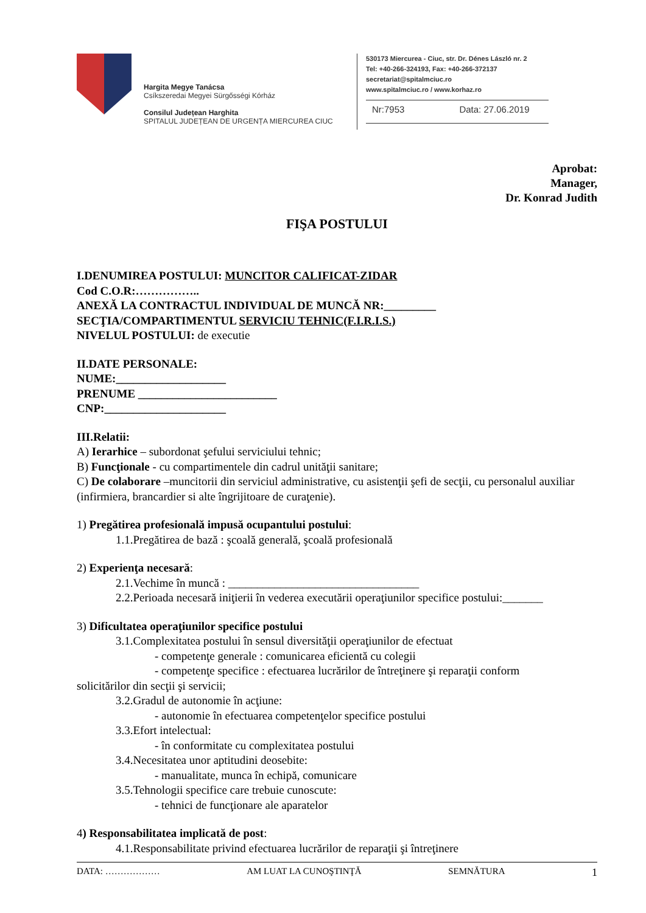Hargita Megye Tanácsa
Csíkszeredai Megyei Sürgősségi Kórház
Consilul Județean Harghita
SPITALUL JUDEȚEAN DE URGENȚA MIERCUREA CIUC
530173 Miercurea - Ciuc, str. Dr. Dénes László nr. 2
Tel: +40-266-324193, Fax: +40-266-372137
secretariat@spitalmciuc.ro
www.spitalmciuc.ro / www.korhaz.ro
Nr:7953 Data: 27.06.2019
Aprobat:
Manager,
Dr. Konrad Judith
FIŞA POSTULUI
I.DENUMIREA POSTULUI: MUNCITOR CALIFICAT-ZIDAR
Cod C.O.R:……………..
ANEXĂ LA CONTRACTUL INDIVIDUAL DE MUNCĂ NR:_________
SECŢIA/COMPARTIMENTUL SERVICIU TEHNIC(F.I.R.I.S.)
NIVELUL POSTULUI: de executie
II.DATE PERSONALE:
NUME:___________________
PRENUME ________________________
CNP:_____________________
III.Relatii:
A) Ierarhice – subordonat şefului serviciului tehnic;
B) Funcţionale - cu compartimentele din cadrul unităţii sanitare;
C) De colaborare –muncitorii din serviciul administrative, cu asistenţii şefi de secţii, cu personalul auxiliar (infirmiera, brancardier si alte îngrijitoare de curaţenie).
1) Pregătirea profesională impusă ocupantului postului:
1.1.Pregătirea de bază : şcoală generală, şcoală profesională
2) Experienţa necesară:
2.1.Vechime în muncă : _________________________________
2.2.Perioada necesară iniţierii în vederea executării operaţiunilor specifice postului:_______
3) Dificultatea operaţiunilor specifice postului
3.1.Complexitatea postului în sensul diversităţii operaţiunilor de efectuat
- competenţe generale : comunicarea eficientă cu colegii
- competenţe specifice : efectuarea lucrărilor de întreţinere şi reparaţii conform
solicitărilor din secţii şi servicii;
3.2.Gradul de autonomie în acţiune:
- autonomie în efectuarea competenţelor specifice postului
3.3.Efort intelectual:
- în conformitate cu complexitatea postului
3.4.Necesitatea unor aptitudini deosebite:
- manualitate, munca în echipă, comunicare
3.5.Tehnologii specifice care trebuie cunoscute:
- tehnici de funcţionare ale aparatelor
4) Responsabilitatea implicată de post:
4.1.Responsabilitate privind efectuarea lucrărilor de reparaţii şi întreţinere
DATA: ……………… AM LUAT LA CUNOŞTINŢĂ SEMNĂTURA 1